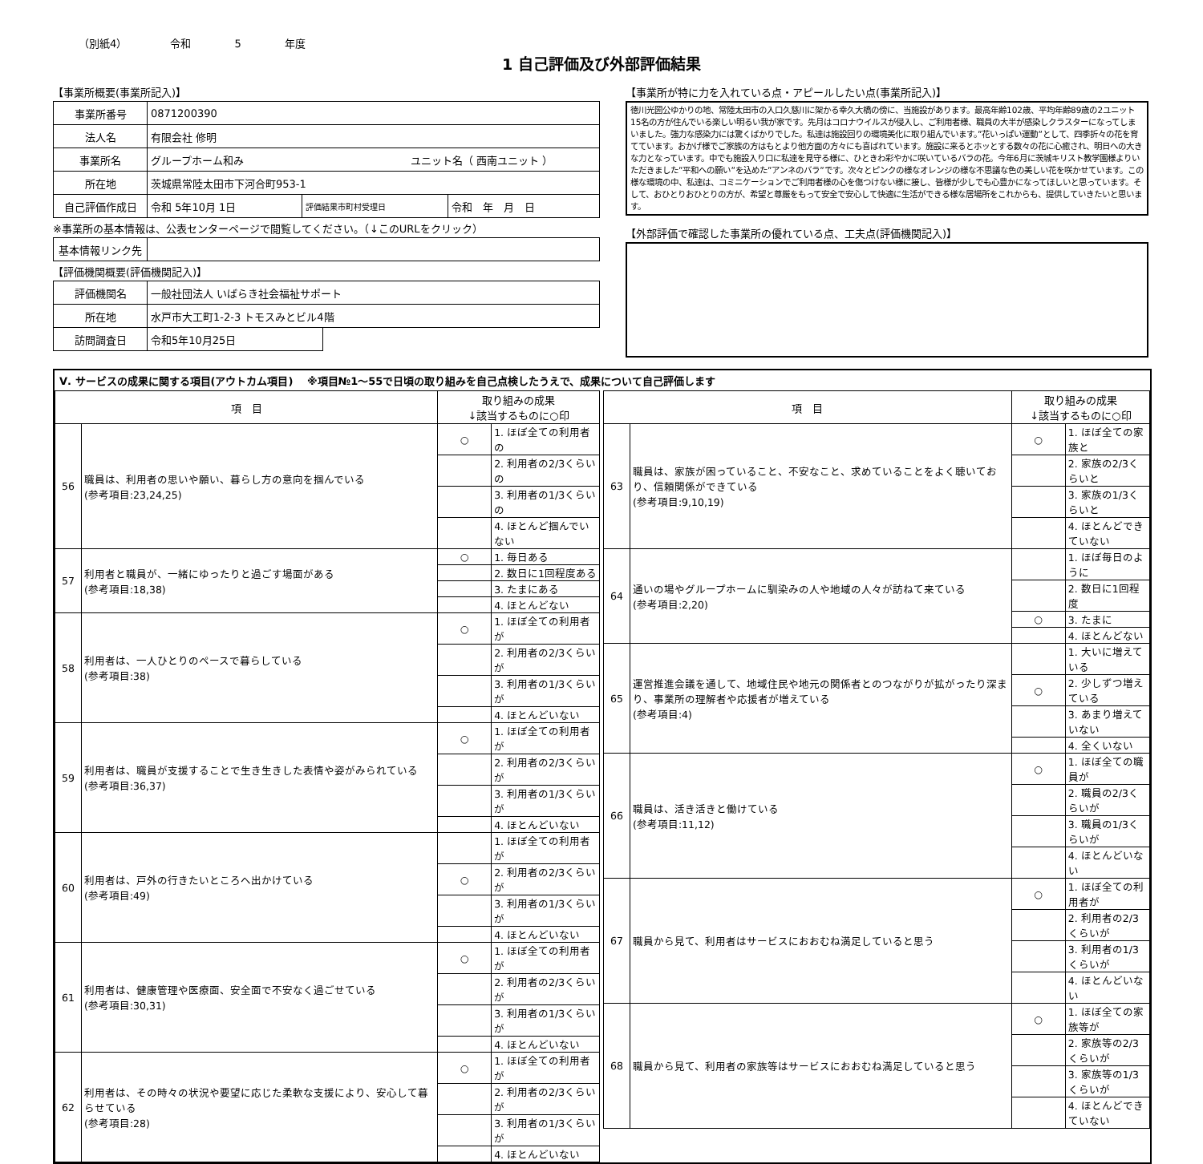（別紙4） 令和 5 年度
1 自己評価及び外部評価結果
【事業所概要(事業所記入)】
| 事業所番号 | 0871200390 | | |
| 法人名 | 有限会社 修明 | | |
| 事業所名 | グループホーム和み ユニット名（ 西南ユニット ） | | |
| 所在地 | 茨城県常陸太田市下河合町953-1 | | |
| 自己評価作成日 | 令和 5年10月 1日 | 評価結果市町村受理日 | 令和 年 月 日 |
※事業所の基本情報は、公表センターページで閲覧してください。（↓このURLをクリック）
| 基本情報リンク先 | |
【評価機関概要(評価機関記入)】
| 評価機関名 | 一般社団法人 いばらき社会福祉サポート | |
| 所在地 | 水戸市大工町1-2-3 トモスみとビル4階 | |
| 訪問調査日 | 令和5年10月25日 | |
【事業所が特に力を入れている点・アピールしたい点(事業所記入)】
徳川光圀公ゆかりの地、常陸太田市の入口久慈川に架かる幸久大橋の傍に、当施設があります。最高年齢102歳、平均年齢89歳の2ユニット15名の方が住んでいる楽しい明るい我が家です。先月はコロナウイルスが侵入し、ご利用者様、職員の大半が感染しクラスターになってしまいました。強力な感染力には驚くばかりでした。私達は施設回りの環境美化に取り組んでいます。”花いっぱい運動”として、四季折々の花を育てています。おかげ様でご家族の方はもとより他方面の方々にも喜ばれています。施設に来るとホッとする数々の花に心癒され、明日への大きな力となっています。中でも施設入り口に私達を見守る様に、ひときわ彩やかに咲いているバラの花。今年6月に茨城キリスト教学園様よりいただきました”平和への願い”を込めた”アンネのバラ”です。次々とピンクの様なオレンジの様な不思議な色の美しい花を咲かせています。この様な環境の中、私達は、コミニケーションでご利用者様の心を傷つけない様に接し、皆様が少しでも心豊かになってほしいと思っています。そして、おひとりおひとりの方が、希望と尊厳をもって安全で安心して快適に生活ができる様な居場所をこれからも、提供していきたいと思います。
【外部評価で確認した事業所の優れている点、工夫点(評価機関記入)】
Ⅴ. サービスの成果に関する項目(アウトカム項目)　 ※項目№1～55で日頃の取り組みを自己点検したうえで、成果について自己評価します
| 項 目 | | 取り組みの成果 ↓該当するものに○印 | |
| --- | --- | --- | --- |
| 56 | 職員は、利用者の思いや願い、暮らし方の意向を掴んでいる (参考項目:23,24,25) | ○ | 1. ほぼ全ての利用者の |
| | | | 2. 利用者の2/3くらいの |
| | | | 3. 利用者の1/3くらいの |
| | | | 4. ほとんど掴んでいない |
| 57 | 利用者と職員が、一緒にゆったりと過ごす場面がある (参考項目:18,38) | ○ | 1. 毎日ある |
| | | | 2. 数日に1回程度ある |
| | | | 3. たまにある |
| | | | 4. ほとんどない |
| 58 | 利用者は、一人ひとりのペースで暮らしている (参考項目:38) | ○ | 1. ほぼ全ての利用者が |
| | | | 2. 利用者の2/3くらいが |
| | | | 3. 利用者の1/3くらいが |
| | | | 4. ほとんどいない |
| 59 | 利用者は、職員が支援することで生き生きした表情や姿がみられている (参考項目:36,37) | ○ | 1. ほぼ全ての利用者が |
| | | | 2. 利用者の2/3くらいが |
| | | | 3. 利用者の1/3くらいが |
| | | | 4. ほとんどいない |
| 60 | 利用者は、戸外の行きたいところへ出かけている (参考項目:49) | | 1. ほぼ全ての利用者が |
| | | ○ | 2. 利用者の2/3くらいが |
| | | | 3. 利用者の1/3くらいが |
| | | | 4. ほとんどいない |
| 61 | 利用者は、健康管理や医療面、安全面で不安なく過ごせている (参考項目:30,31) | ○ | 1. ほぼ全ての利用者が |
| | | | 2. 利用者の2/3くらいが |
| | | | 3. 利用者の1/3くらいが |
| | | | 4. ほとんどいない |
| 62 | 利用者は、その時々の状況や要望に応じた柔軟な支援により、安心して暮らせている (参考項目:28) | ○ | 1. ほぼ全ての利用者が |
| | | | 2. 利用者の2/3くらいが |
| | | | 3. 利用者の1/3くらいが |
| | | | 4. ほとんどいない |
| 項 目 | | 取り組みの成果 ↓該当するものに○印 | |
| --- | --- | --- | --- |
| 63 | 職員は、家族が困っていること、不安なこと、求めていることをよく聴いており、信頼関係ができている (参考項目:9,10,19) | ○ | 1. ほぼ全ての家族と |
| | | | 2. 家族の2/3くらいと |
| | | | 3. 家族の1/3くらいと |
| | | | 4. ほとんどできていない |
| 64 | 通いの場やグループホームに馴染みの人や地域の人々が訪ねて来ている (参考項目:2,20) | | 1. ほぼ毎日のように |
| | | | 2. 数日に1回程度 |
| | | ○ | 3. たまに |
| | | | 4. ほとんどない |
| 65 | 運営推進会議を通して、地域住民や地元の関係者とのつながりが拡がったり深まり、事業所の理解者や応援者が増えている (参考項目:4) | | 1. 大いに増えている |
| | | ○ | 2. 少しずつ増えている |
| | | | 3. あまり増えていない |
| | | | 4. 全くいない |
| 66 | 職員は、活き活きと働けている (参考項目:11,12) | ○ | 1. ほぼ全ての職員が |
| | | | 2. 職員の2/3くらいが |
| | | | 3. 職員の1/3くらいが |
| | | | 4. ほとんどいない |
| 67 | 職員から見て、利用者はサービスにおおむね満足していると思う | ○ | 1. ほぼ全ての利用者が |
| | | | 2. 利用者の2/3くらいが |
| | | | 3. 利用者の1/3くらいが |
| | | | 4. ほとんどいない |
| 68 | 職員から見て、利用者の家族等はサービスにおおむね満足していると思う | ○ | 1. ほぼ全ての家族等が |
| | | | 2. 家族等の2/3くらいが |
| | | | 3. 家族等の1/3くらいが |
| | | | 4. ほとんどできていない |